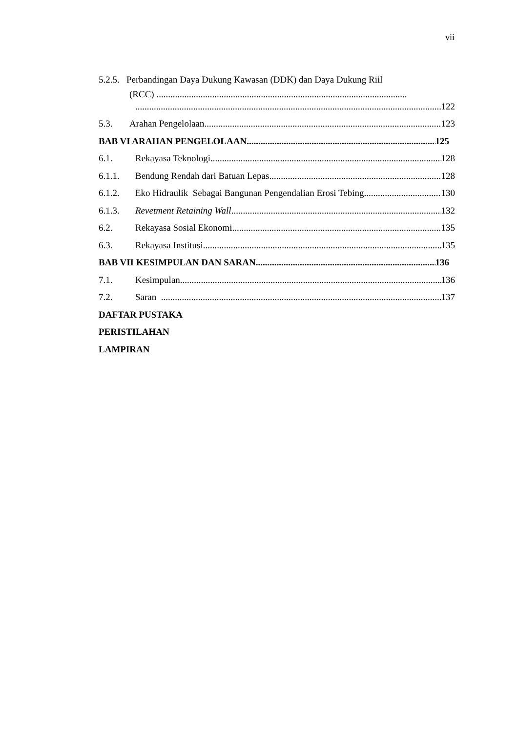vii
5.2.5. Perbandingan Daya Dukung Kawasan (DDK) dan Daya Dukung Riil
(RCC) ............................................................................................................
122
5.3. Arahan Pengelolaan 123
BAB VI ARAHAN PENGELOLAAN 125
6.1. Rekayasa Teknologi 128
6.1.1. Bendung Rendah dari Batuan Lepas 128
6.1.2. Eko Hidraulik Sebagai Bangunan Pengendalian Erosi Tebing 130
6.1.3. Revetment Retaining Wall 132
6.2. Rekayasa Sosial Ekonomi 135
6.3. Rekayasa Institusi 135
BAB VII KESIMPULAN DAN SARAN 136
7.1. Kesimpulan 136
7.2. Saran 137
DAFTAR PUSTAKA
PERISTILAHAN
LAMPIRAN